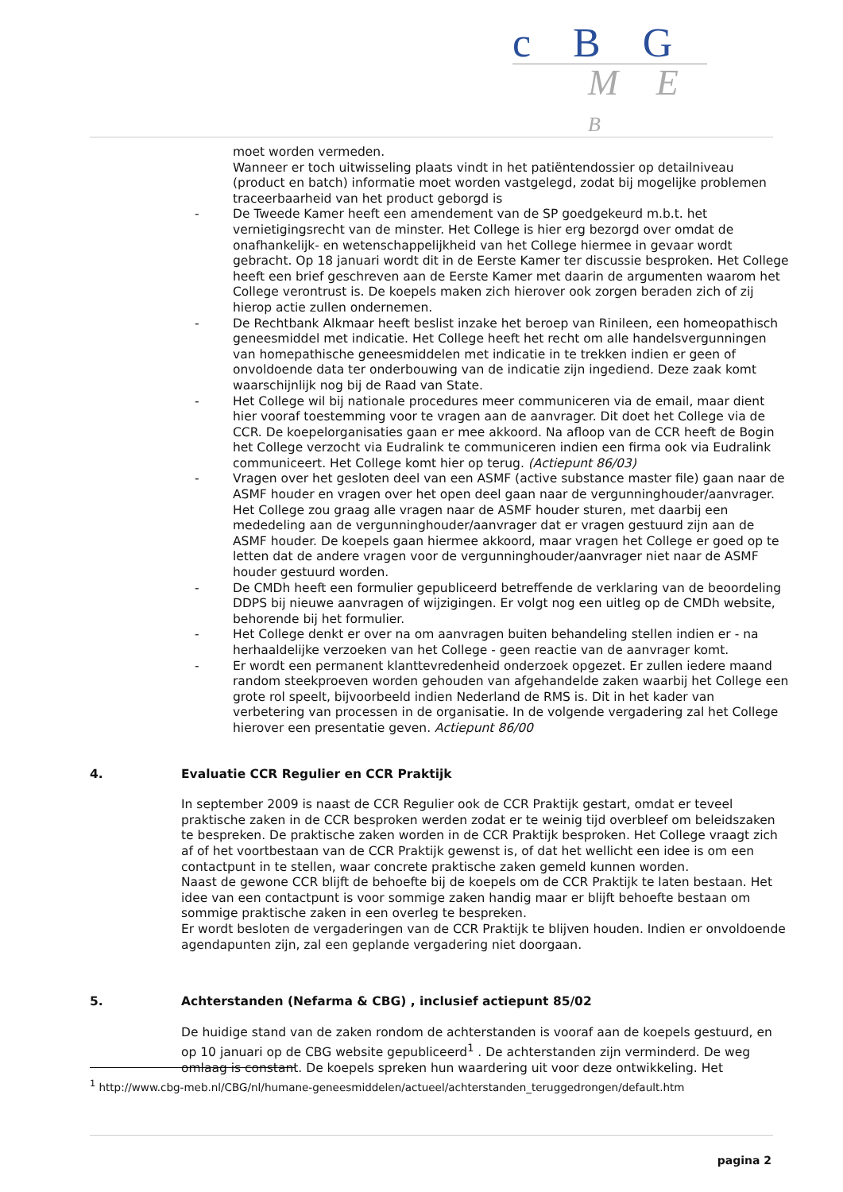c B G
M E B
moet worden vermeden.
Wanneer er toch uitwisseling plaats vindt in het patiëntendossier op detailniveau (product en batch) informatie moet worden vastgelegd, zodat bij mogelijke problemen traceerbaarheid van het product geborgd is
- De Tweede Kamer heeft een amendement van de SP goedgekeurd m.b.t. het vernietigingsrecht van de minster. Het College is hier erg bezorgd over omdat de onafhankelijk- en wetenschappelijkheid van het College hiermee in gevaar wordt gebracht. Op 18 januari wordt dit in de Eerste Kamer ter discussie besproken. Het College heeft een brief geschreven aan de Eerste Kamer met daarin de argumenten waarom het College verontrust is. De koepels maken zich hierover ook zorgen beraden zich of zij hierop actie zullen ondernemen.
- De Rechtbank Alkmaar heeft beslist inzake het beroep van Rinileen, een homeopathisch geneesmiddel met indicatie. Het College heeft het recht om alle handelsvergunningen van homepathische geneesmiddelen met indicatie in te trekken indien er geen of onvoldoende data ter onderbouwing van de indicatie zijn ingediend. Deze zaak komt waarschijnlijk nog bij de Raad van State.
- Het College wil bij nationale procedures meer communiceren via de email, maar dient hier vooraf toestemming voor te vragen aan de aanvrager. Dit doet het College via de CCR. De koepelorganisaties gaan er mee akkoord. Na afloop van de CCR heeft de Bogin het College verzocht via Eudralink te communiceren indien een firma ook via Eudralink communiceert. Het College komt hier op terug. (Actiepunt 86/03)
- Vragen over het gesloten deel van een ASMF (active substance master file) gaan naar de ASMF houder en vragen over het open deel gaan naar de vergunninghouder/aanvrager. Het College zou graag alle vragen naar de ASMF houder sturen, met daarbij een mededeling aan de vergunninghouder/aanvrager dat er vragen gestuurd zijn aan de ASMF houder. De koepels gaan hiermee akkoord, maar vragen het College er goed op te letten dat de andere vragen voor de vergunninghouder/aanvrager niet naar de ASMF houder gestuurd worden.
- De CMDh heeft een formulier gepubliceerd betreffende de verklaring van de beoordeling DDPS bij nieuwe aanvragen of wijzigingen. Er volgt nog een uitleg op de CMDh website, behorende bij het formulier.
- Het College denkt er over na om aanvragen buiten behandeling stellen indien er - na herhaaldelijke verzoeken van het College - geen reactie van de aanvrager komt.
- Er wordt een permanent klanttevredenheid onderzoek opgezet. Er zullen iedere maand random steekproeven worden gehouden van afgehandelde zaken waarbij het College een grote rol speelt, bijvoorbeeld indien Nederland de RMS is. Dit in het kader van verbetering van processen in de organisatie. In de volgende vergadering zal het College hierover een presentatie geven. Actiepunt 86/00
4. Evaluatie CCR Regulier en CCR Praktijk
In september 2009 is naast de CCR Regulier ook de CCR Praktijk gestart, omdat er teveel praktische zaken in de CCR besproken werden zodat er te weinig tijd overbleef om beleidszaken te bespreken. De praktische zaken worden in de CCR Praktijk besproken. Het College vraagt zich af of het voortbestaan van de CCR Praktijk gewenst is, of dat het wellicht een idee is om een contactpunt in te stellen, waar concrete praktische zaken gemeld kunnen worden.
Naast de gewone CCR blijft de behoefte bij de koepels om de CCR Praktijk te laten bestaan. Het idee van een contactpunt is voor sommige zaken handig maar er blijft behoefte bestaan om sommige praktische zaken in een overleg te bespreken.
Er wordt besloten de vergaderingen van de CCR Praktijk te blijven houden. Indien er onvoldoende agendapunten zijn, zal een geplande vergadering niet doorgaan.
5. Achterstanden (Nefarma & CBG) , inclusief actiepunt 85/02
De huidige stand van de zaken rondom de achterstanden is vooraf aan de koepels gestuurd, en op 10 januari op de CBG website gepubliceerd<sup>1</sup> . De achterstanden zijn verminderd. De weg omlaag is constant. De koepels spreken hun waardering uit voor deze ontwikkeling. Het
<sup>1</sup> http://www.cbg-meb.nl/CBG/nl/humane-geneesmiddelen/actueel/achterstanden_teruggedrongen/default.htm
pagina 2